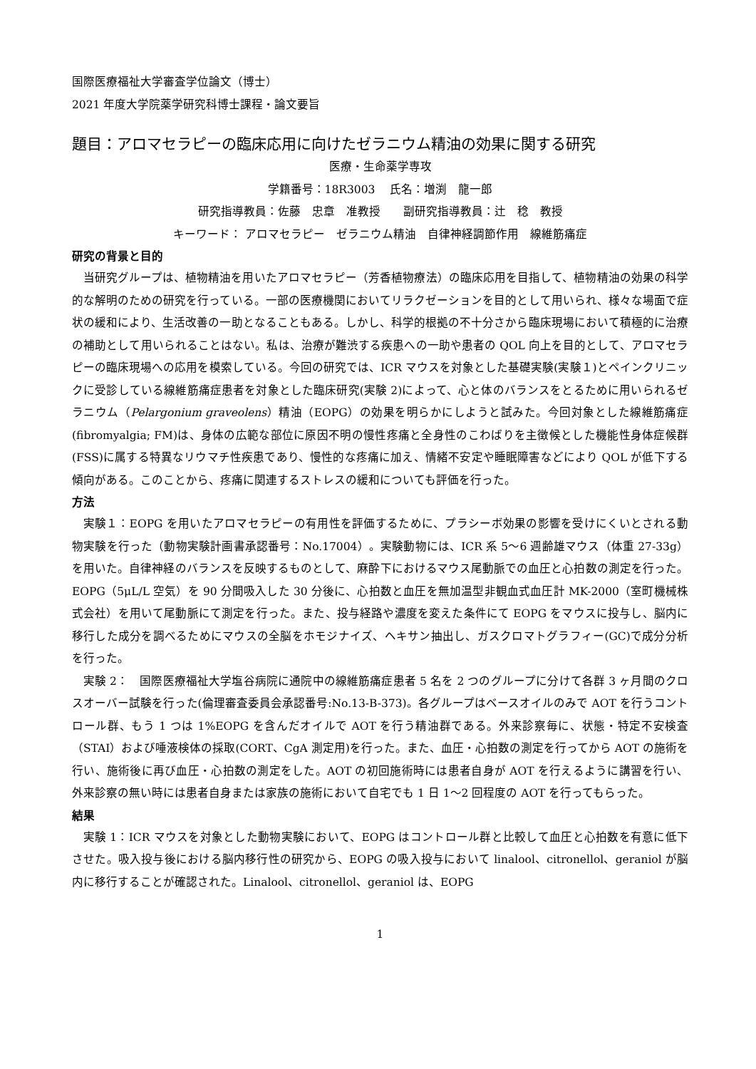国際医療福祉大学審査学位論文（博士）
2021 年度大学院薬学研究科博士課程・論文要旨
題目：アロマセラピーの臨床応用に向けたゼラニウム精油の効果に関する研究
医療・生命薬学専攻
学籍番号：18R3003　 氏名：増渕　龍一郎
研究指導教員：佐藤　忠章　准教授　　副研究指導教員：辻　稔　教授
キーワード： アロマセラピー　ゼラニウム精油　自律神経調節作用　線維筋痛症
研究の背景と目的
当研究グループは、植物精油を用いたアロマセラピー（芳香植物療法）の臨床応用を目指して、植物精油の効果の科学的な解明のための研究を行っている。一部の医療機関においてリラクゼーションを目的として用いられ、様々な場面で症状の緩和により、生活改善の一助となることもある。しかし、科学的根拠の不十分さから臨床現場において積極的に治療の補助として用いられることはない。私は、治療が難渋する疾患への一助や患者の QOL 向上を目的として、アロマセラピーの臨床現場への応用を模索している。今回の研究では、ICR マウスを対象とした基礎実験(実験１)とペインクリニックに受診している線維筋痛症患者を対象とした臨床研究(実験 2)によって、心と体のバランスをとるために用いられるゼラニウム（Pelargonium graveolens）精油（EOPG）の効果を明らかにしようと試みた。今回対象とした線維筋痛症(fibromyalgia; FM)は、身体の広範な部位に原因不明の慢性疼痛と全身性のこわばりを主徴候とした機能性身体症候群(FSS)に属する特異なリウマチ性疾患であり、慢性的な疼痛に加え、情緒不安定や睡眠障害などにより QOL が低下する傾向がある。このことから、疼痛に関連するストレスの緩和についても評価を行った。
方法
実験１：EOPG を用いたアロマセラピーの有用性を評価するために、プラシーボ効果の影響を受けにくいとされる動物実験を行った（動物実験計画書承認番号：No.17004）。実験動物には、ICR 系 5～6 週齢雄マウス（体重 27-33g）を用いた。自律神経のバランスを反映するものとして、麻酔下におけるマウス尾動脈での血圧と心拍数の測定を行った。EOPG（5μL/L 空気）を 90 分間吸入した 30 分後に、心拍数と血圧を無加温型非観血式血圧計 MK-2000（室町機械株式会社）を用いて尾動脈にて測定を行った。また、投与経路や濃度を変えた条件にて EOPG をマウスに投与し、脳内に移行した成分を調べるためにマウスの全脳をホモジナイズ、ヘキサン抽出し、ガスクロマトグラフィー(GC)で成分分析を行った。
実験 2：　国際医療福祉大学塩谷病院に通院中の線維筋痛症患者 5 名を 2 つのグループに分けて各群 3 ヶ月間のクロスオーバー試験を行った(倫理審査委員会承認番号:No.13-B-373)。各グループはベースオイルのみで AOT を行うコントロール群、もう 1 つは 1%EOPG を含んだオイルで AOT を行う精油群である。外来診察毎に、状態・特定不安検査（STAI）および唾液検体の採取(CORT、CgA 測定用)を行った。また、血圧・心拍数の測定を行ってから AOT の施術を行い、施術後に再び血圧・心拍数の測定をした。AOT の初回施術時には患者自身が AOT を行えるように講習を行い、外来診察の無い時には患者自身または家族の施術において自宅でも 1 日 1～2 回程度の AOT を行ってもらった。
結果
実験 1：ICR マウスを対象とした動物実験において、EOPG はコントロール群と比較して血圧と心拍数を有意に低下させた。吸入投与後における脳内移行性の研究から、EOPG の吸入投与において linalool、citronellol、geraniol が脳内に移行することが確認された。Linalool、citronellol、geraniol は、EOPG
1